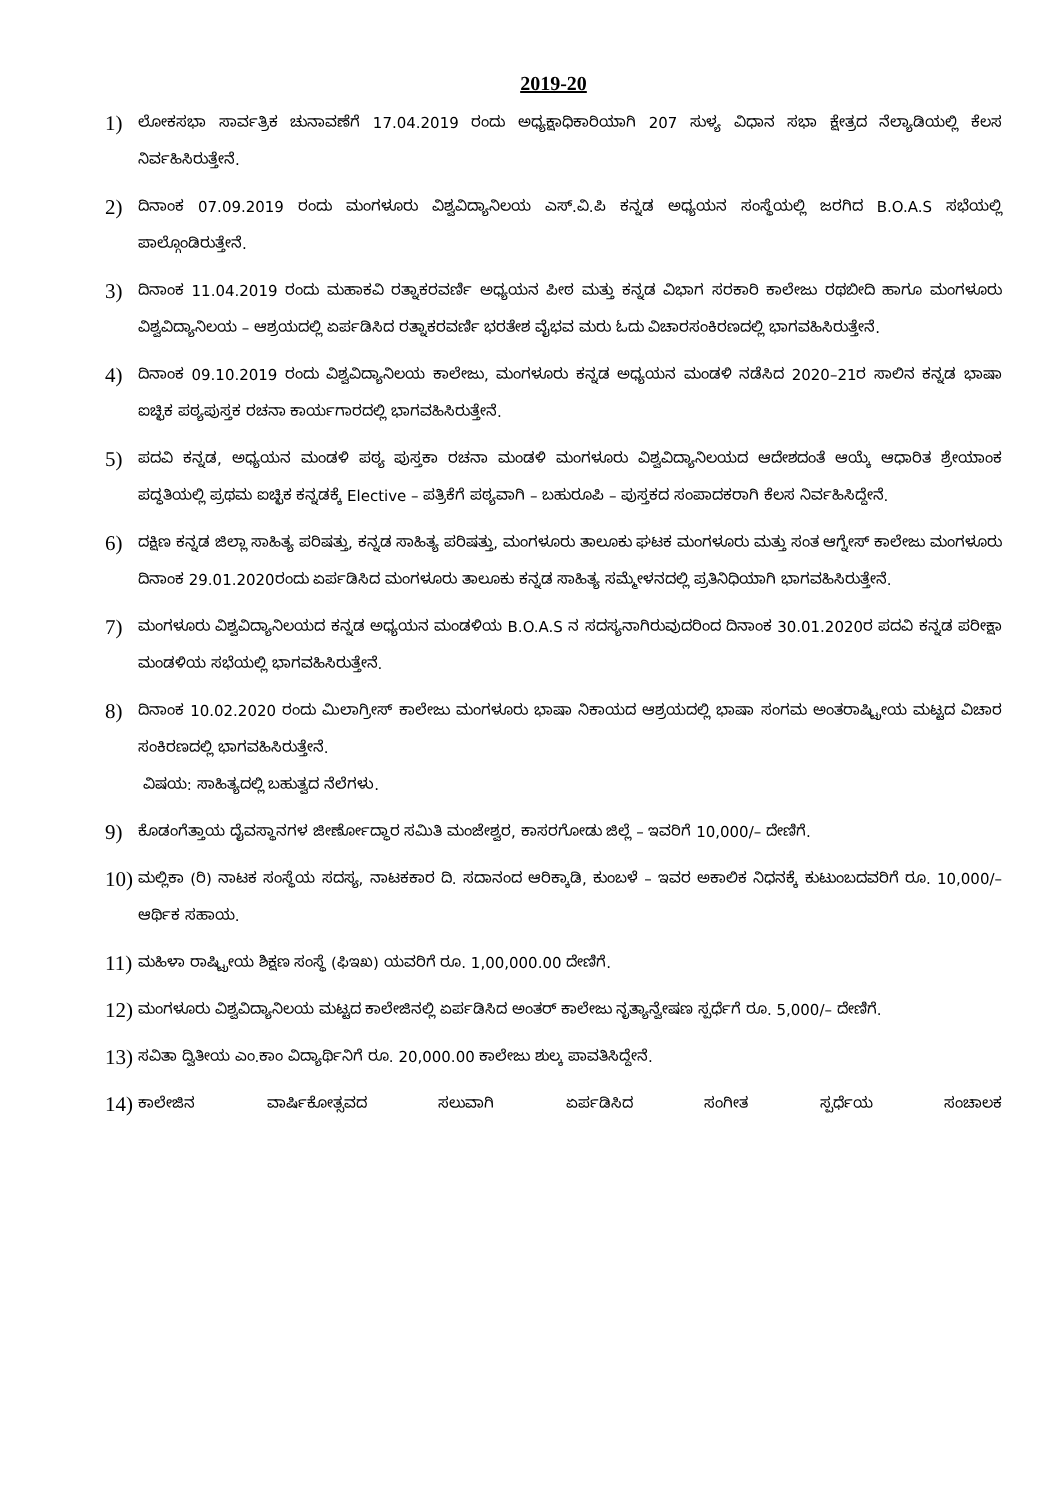2019-20
1)
ಲೋಕಸಭಾ ಸಾರ್ವತ್ರಿಕ ಚುನಾವಣೆಗೆ 17.04.2019 ರಂದು ಅಧ್ಯಕ್ಷಾಧಿಕಾರಿಯಾಗಿ 207 ಸುಳ್ಯ ವಿಧಾನ ಸಭಾ ಕ್ಷೇತ್ರದ ನೆಲ್ಯಾಡಿಯಲ್ಲಿ ಕೆಲಸ ನಿರ್ವಹಿಸಿರುತ್ತೇನೆ.
2)
ದಿನಾಂಕ 07.09.2019 ರಂದು ಮಂಗಳೂರು ವಿಶ್ವವಿದ್ಯಾನಿಲಯ ಎಸ್.ವಿ.ಪಿ ಕನ್ನಡ ಅಧ್ಯಯನ ಸಂಸ್ಥೆಯಲ್ಲಿ ಜರಗಿದ B.O.A.S ಸಭೆಯಲ್ಲಿ ಪಾಲ್ಗೊಂಡಿರುತ್ತೇನೆ.
3)
ದಿನಾಂಕ 11.04.2019 ರಂದು ಮಹಾಕವಿ ರತ್ನಾಕರವರ್ಣಿ ಅಧ್ಯಯನ ಪೀಠ ಮತ್ತು ಕನ್ನಡ ವಿಭಾಗ ಸರಕಾರಿ ಕಾಲೇಜು ರಥಬೀದಿ ಹಾಗೂ ಮಂಗಳೂರು ವಿಶ್ವವಿದ್ಯಾನಿಲಯ – ಆಶ್ರಯದಲ್ಲಿ ಏರ್ಪಡಿಸಿದ ರತ್ನಾಕರವರ್ಣಿ ಭರತೇಶ ವೈಭವ ಮರು ಓದು ವಿಚಾರಸಂಕಿರಣದಲ್ಲಿ ಭಾಗವಹಿಸಿರುತ್ತೇನೆ.
4)
ದಿನಾಂಕ 09.10.2019 ರಂದು ವಿಶ್ವವಿದ್ಯಾನಿಲಯ ಕಾಲೇಜು, ಮಂಗಳೂರು ಕನ್ನಡ ಅಧ್ಯಯನ ಮಂಡಳಿ ನಡೆಸಿದ 2020–21ರ ಸಾಲಿನ ಕನ್ನಡ ಭಾಷಾ ಐಚ್ಛಿಕ ಪಠ್ಯಪುಸ್ತಕ ರಚನಾ ಕಾರ್ಯಗಾರದಲ್ಲಿ ಭಾಗವಹಿಸಿರುತ್ತೇನೆ.
5)
ಪದವಿ ಕನ್ನಡ, ಅಧ್ಯಯನ ಮಂಡಳಿ ಪಠ್ಯ ಪುಸ್ತಕಾ ರಚನಾ ಮಂಡಳಿ ಮಂಗಳೂರು ವಿಶ್ವವಿದ್ಯಾನಿಲಯದ ಆದೇಶದಂತೆ ಆಯ್ಕೆ ಆಧಾರಿತ ಶ್ರೇಯಾಂಕ ಪದ್ಧತಿಯಲ್ಲಿ ಪ್ರಥಮ ಐಚ್ಛಿಕ ಕನ್ನಡಕ್ಕೆ Elective – ಪತ್ರಿಕೆಗೆ ಪಠ್ಯವಾಗಿ – ಬಹುರೂಪಿ – ಪುಸ್ತಕದ ಸಂಪಾದಕರಾಗಿ ಕೆಲಸ ನಿರ್ವಹಿಸಿದ್ದೇನೆ.
6)
ದಕ್ಷಿಣ ಕನ್ನಡ ಜಿಲ್ಲಾ ಸಾಹಿತ್ಯ ಪರಿಷತ್ತು, ಕನ್ನಡ ಸಾಹಿತ್ಯ ಪರಿಷತ್ತು, ಮಂಗಳೂರು ತಾಲೂಕು ಘಟಕ ಮಂಗಳೂರು ಮತ್ತು ಸಂತ ಆಗ್ನೇಸ್ ಕಾಲೇಜು ಮಂಗಳೂರು ದಿನಾಂಕ 29.01.2020ರಂದು ಏರ್ಪಡಿಸಿದ ಮಂಗಳೂರು ತಾಲೂಕು ಕನ್ನಡ ಸಾಹಿತ್ಯ ಸಮ್ಮೇಳನದಲ್ಲಿ ಪ್ರತಿನಿಧಿಯಾಗಿ ಭಾಗವಹಿಸಿರುತ್ತೇನೆ.
7)
ಮಂಗಳೂರು ವಿಶ್ವವಿದ್ಯಾನಿಲಯದ ಕನ್ನಡ ಅಧ್ಯಯನ ಮಂಡಳಿಯ B.O.A.S ನ ಸದಸ್ಯನಾಗಿರುವುದರಿಂದ ದಿನಾಂಕ 30.01.2020ರ ಪದವಿ ಕನ್ನಡ ಪರೀಕ್ಷಾ ಮಂಡಳಿಯ ಸಭೆಯಲ್ಲಿ ಭಾಗವಹಿಸಿರುತ್ತೇನೆ.
8)
ದಿನಾಂಕ 10.02.2020 ರಂದು ಮಿಲಾಗ್ರೀಸ್ ಕಾಲೇಜು ಮಂಗಳೂರು ಭಾಷಾ ನಿಕಾಯದ ಆಶ್ರಯದಲ್ಲಿ ಭಾಷಾ ಸಂಗಮ ಅಂತರಾಷ್ಟ್ರೀಯ ಮಟ್ಟದ ವಿಚಾರ ಸಂಕಿರಣದಲ್ಲಿ ಭಾಗವಹಿಸಿರುತ್ತೇನೆ.
ವಿಷಯ: ಸಾಹಿತ್ಯದಲ್ಲಿ ಬಹುತ್ವದ ನೆಲೆಗಳು.
9)
ಕೊಡಂಗೆತ್ತಾಯ ದೈವಸ್ಥಾನಗಳ ಜೀರ್ಣೋದ್ಧಾರ ಸಮಿತಿ ಮಂಜೇಶ್ವರ, ಕಾಸರಗೋಡು ಜಿಲ್ಲೆ – ಇವರಿಗೆ 10,000/– ದೇಣಿಗೆ.
10)
ಮಲ್ಲಿಕಾ (ರಿ) ನಾಟಕ ಸಂಸ್ಥೆಯ ಸದಸ್ಯ, ನಾಟಕಕಾರ ದಿ. ಸದಾನಂದ ಆರಿಕ್ಕಾಡಿ, ಕುಂಬಳೆ – ಇವರ ಅಕಾಲಿಕ ನಿಧನಕ್ಕೆ ಕುಟುಂಬದವರಿಗೆ ರೂ. 10,000/– ಆರ್ಥಿಕ ಸಹಾಯ.
11)
ಮಹಿಳಾ ರಾಷ್ಟ್ರೀಯ ಶಿಕ್ಷಣ ಸಂಸ್ಥೆ (ಫಿಇಖ) ಯವರಿಗೆ ರೂ. 1,00,000.00 ದೇಣಿಗೆ.
12)
ಮಂಗಳೂರು ವಿಶ್ವವಿದ್ಯಾನಿಲಯ ಮಟ್ಟದ ಕಾಲೇಜಿನಲ್ಲಿ ಏರ್ಪಡಿಸಿದ ಅಂತರ್ ಕಾಲೇಜು ನೃತ್ಯಾನ್ವೇಷಣ ಸ್ಪರ್ಧೆಗೆ ರೂ. 5,000/– ದೇಣಿಗೆ.
13)
ಸವಿತಾ ದ್ವಿತೀಯ ಎಂ.ಕಾಂ ವಿದ್ಯಾರ್ಥಿನಿಗೆ ರೂ. 20,000.00 ಕಾಲೇಜು ಶುಲ್ಕ ಪಾವತಿಸಿದ್ದೇನೆ.
14)
ಕಾಲೇಜಿನ ವಾರ್ಷಿಕೋತ್ಸವದ ಸಲುವಾಗಿ ಏರ್ಪಡಿಸಿದ ಸಂಗೀತ ಸ್ಪರ್ಧೆಯ ಸಂಚಾಲಕ